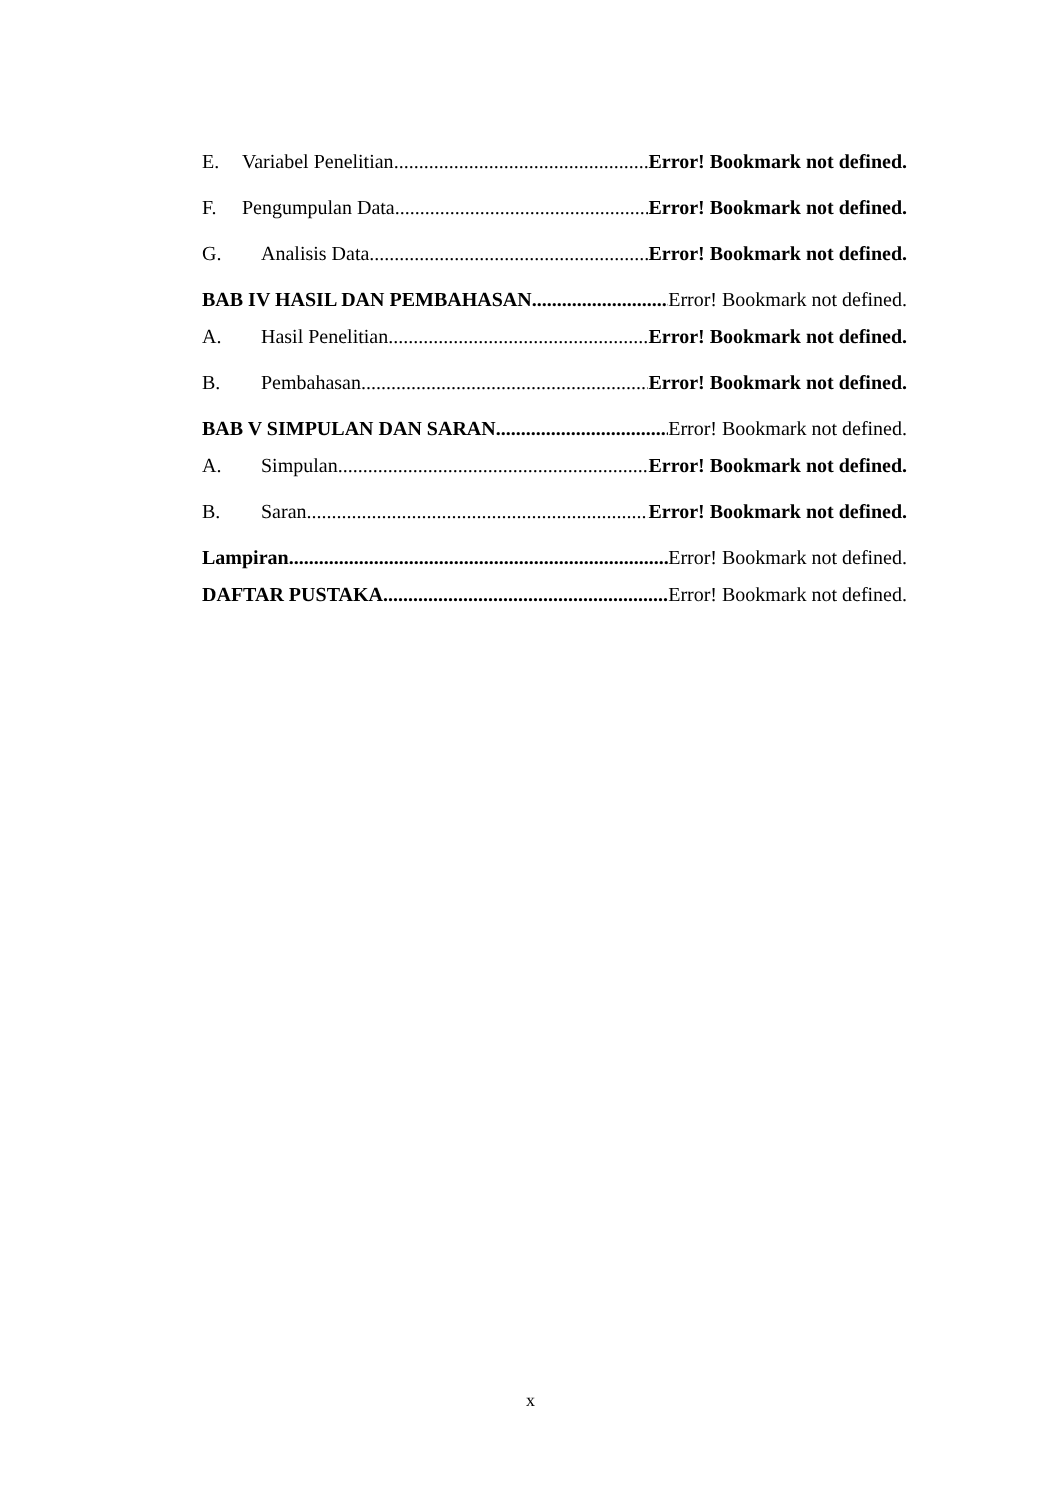E. Variabel Penelitian Error! Bookmark not defined.
F. Pengumpulan Data Error! Bookmark not defined.
G. Analisis Data Error! Bookmark not defined.
BAB IV HASIL DAN PEMBAHASAN Error! Bookmark not defined.
A. Hasil Penelitian Error! Bookmark not defined.
B. Pembahasan Error! Bookmark not defined.
BAB V SIMPULAN DAN SARAN Error! Bookmark not defined.
A. Simpulan Error! Bookmark not defined.
B. Saran Error! Bookmark not defined.
Lampiran Error! Bookmark not defined.
DAFTAR PUSTAKA Error! Bookmark not defined.
x